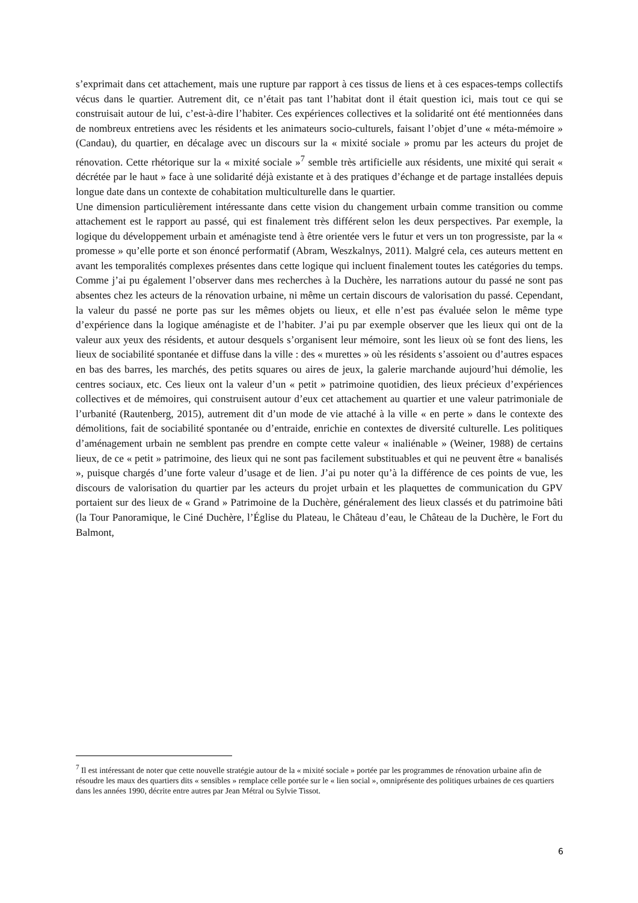s’exprimait dans cet attachement, mais une rupture par rapport à ces tissus de liens et à ces espaces-temps collectifs vécus dans le quartier. Autrement dit, ce n’était pas tant l’habitat dont il était question ici, mais tout ce qui se construisait autour de lui, c’est-à-dire l’habiter. Ces expériences collectives et la solidarité ont été mentionnées dans de nombreux entretiens avec les résidents et les animateurs socio-culturels, faisant l’objet d’une « méta-mémoire » (Candau), du quartier, en décalage avec un discours sur la « mixité sociale » promu par les acteurs du projet de rénovation. Cette rhétorique sur la « mixité sociale »<sup>7</sup> semble très artificielle aux résidents, une mixité qui serait « décrétée par le haut » face à une solidarité déjà existante et à des pratiques d’échange et de partage installées depuis longue date dans un contexte de cohabitation multiculturelle dans le quartier.
Une dimension particulièrement intéressante dans cette vision du changement urbain comme transition ou comme attachement est le rapport au passé, qui est finalement très différent selon les deux perspectives. Par exemple, la logique du développement urbain et aménagiste tend à être orientée vers le futur et vers un ton progressiste, par la « promesse » qu’elle porte et son énoncé performatif (Abram, Weszkalnys, 2011). Malgré cela, ces auteurs mettent en avant les temporalités complexes présentes dans cette logique qui incluent finalement toutes les catégories du temps. Comme j’ai pu également l’observer dans mes recherches à la Duchère, les narrations autour du passé ne sont pas absentes chez les acteurs de la rénovation urbaine, ni même un certain discours de valorisation du passé. Cependant, la valeur du passé ne porte pas sur les mêmes objets ou lieux, et elle n’est pas évaluée selon le même type d’expérience dans la logique aménagiste et de l’habiter. J’ai pu par exemple observer que les lieux qui ont de la valeur aux yeux des résidents, et autour desquels s’organisent leur mémoire, sont les lieux où se font des liens, les lieux de sociabilité spontanée et diffuse dans la ville : des « murettes » où les résidents s’assoient ou d’autres espaces en bas des barres, les marchés, des petits squares ou aires de jeux, la galerie marchande aujourd’hui démolie, les centres sociaux, etc. Ces lieux ont la valeur d’un « petit » patrimoine quotidien, des lieux précieux d’expériences collectives et de mémoires, qui construisent autour d’eux cet attachement au quartier et une valeur patrimoniale de l’urbanité (Rautenberg, 2015), autrement dit d’un mode de vie attaché à la ville « en perte » dans le contexte des démolitions, fait de sociabilité spontanée ou d’entraide, enrichie en contextes de diversité culturelle. Les politiques d’aménagement urbain ne semblent pas prendre en compte cette valeur « inaliénable » (Weiner, 1988) de certains lieux, de ce « petit » patrimoine, des lieux qui ne sont pas facilement substituables et qui ne peuvent être « banalisés », puisque chargés d’une forte valeur d’usage et de lien. J’ai pu noter qu’à la différence de ces points de vue, les discours de valorisation du quartier par les acteurs du projet urbain et les plaquettes de communication du GPV portaient sur des lieux de « Grand » Patrimoine de la Duchère, généralement des lieux classés et du patrimoine bâti (la Tour Panoramique, le Ciné Duchère, l’Église du Plateau, le Château d’eau, le Château de la Duchère, le Fort du Balmont,
<sup>7</sup> Il est intéressant de noter que cette nouvelle stratégie autour de la « mixité sociale » portée par les programmes de rénovation urbaine afin de résoudre les maux des quartiers dits « sensibles » remplace celle portée sur le « lien social », omniprésente des politiques urbaines de ces quartiers dans les années 1990, décrite entre autres par Jean Métral ou Sylvie Tissot.
6